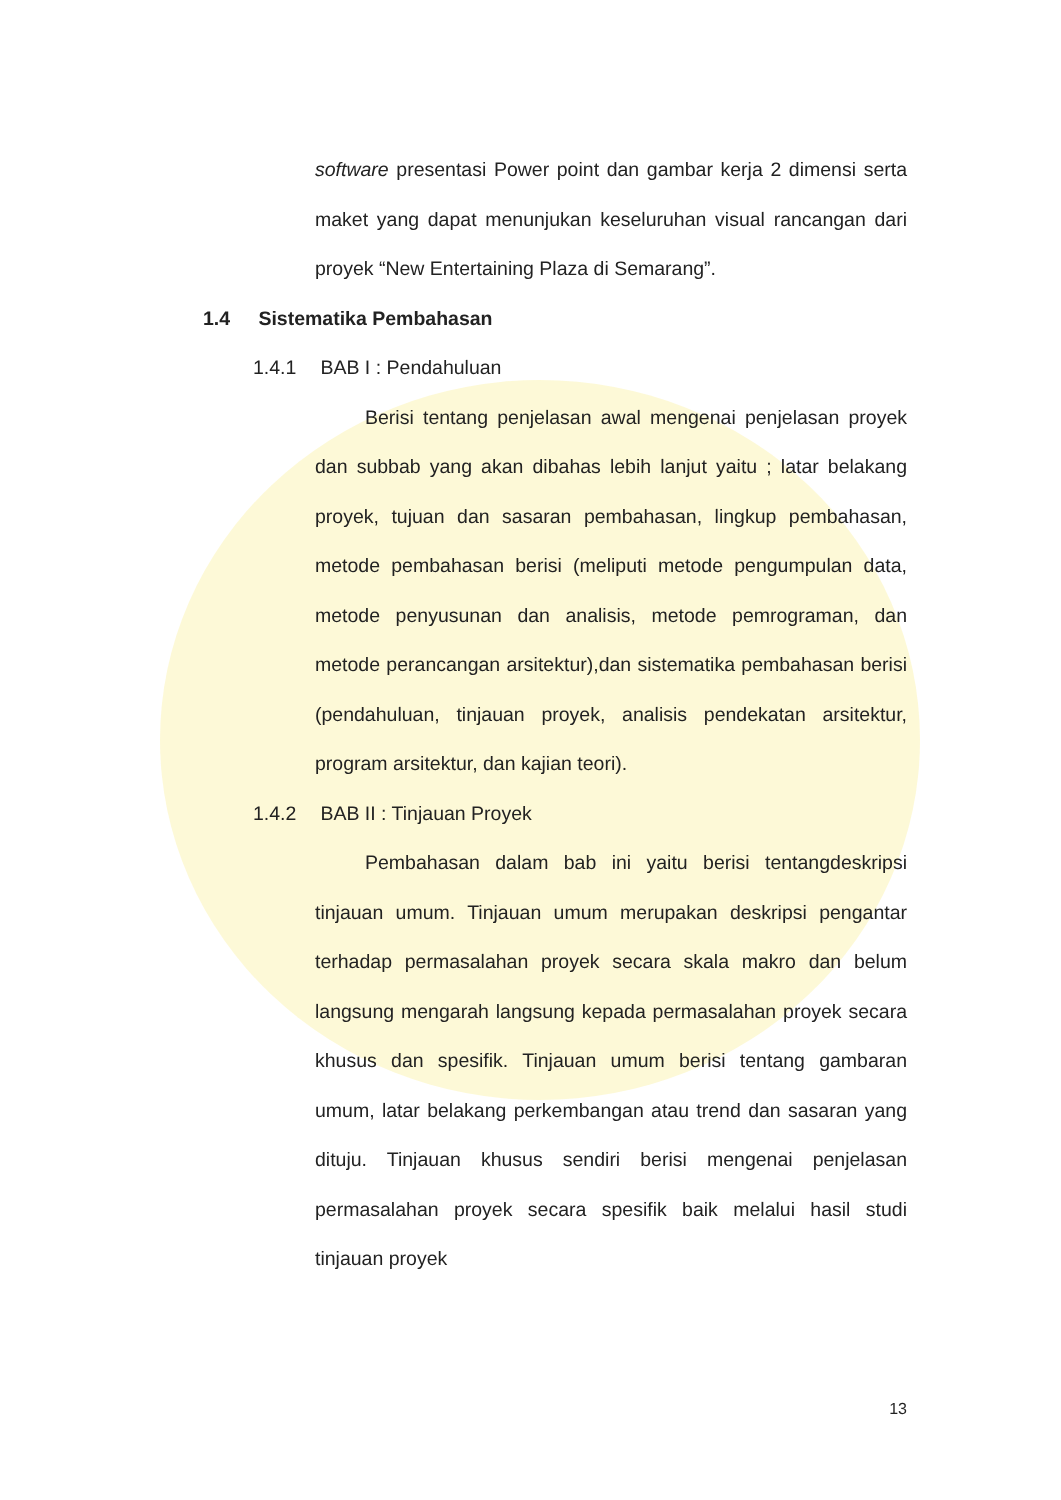software presentasi Power point dan gambar kerja 2 dimensi serta maket yang dapat menunjukan keseluruhan visual rancangan dari proyek “New Entertaining Plaza di Semarang”.
1.4 Sistematika Pembahasan
1.4.1 BAB I : Pendahuluan
Berisi tentang penjelasan awal mengenai penjelasan proyek dan subbab yang akan dibahas lebih lanjut yaitu ; latar belakang proyek, tujuan dan sasaran pembahasan, lingkup pembahasan, metode pembahasan berisi (meliputi metode pengumpulan data, metode penyusunan dan analisis, metode pemrograman, dan metode perancangan arsitektur),dan sistematika pembahasan berisi (pendahuluan, tinjauan proyek, analisis pendekatan arsitektur, program arsitektur, dan kajian teori).
1.4.2 BAB II : Tinjauan Proyek
Pembahasan dalam bab ini yaitu berisi tentangdeskripsi tinjauan umum. Tinjauan umum merupakan deskripsi pengantar terhadap permasalahan proyek secara skala makro dan belum langsung mengarah langsung kepada permasalahan proyek secara khusus dan spesifik. Tinjauan umum berisi tentang gambaran umum, latar belakang perkembangan atau trend dan sasaran yang dituju. Tinjauan khusus sendiri berisi mengenai penjelasan permasalahan proyek secara spesifik baik melalui hasil studi tinjauan proyek
13